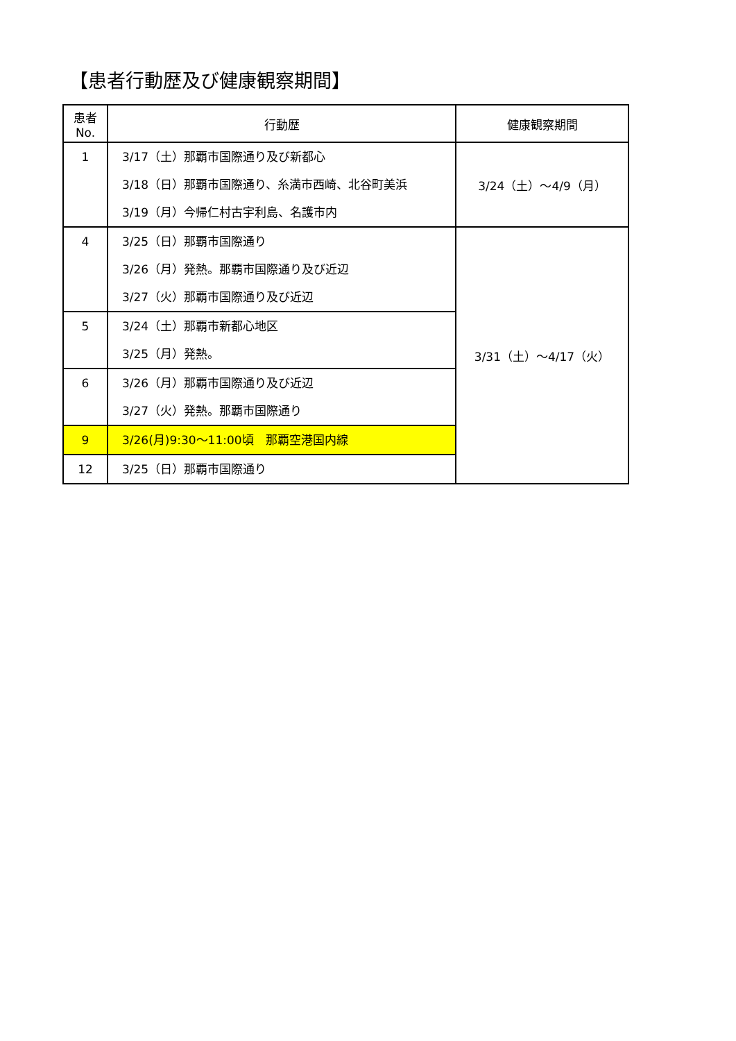【患者行動歴及び健康観察期間】
| 患者 No. | 行動歴 | 健康観察期間 |
| --- | --- | --- |
| 1 | 3/17（土）那覇市国際通り及び新都心 3/18（日）那覇市国際通り、糸満市西崎、北谷町美浜 3/19（月）今帰仁村古宇利島、名護市内 | 3/24（土）～4/9（月） |
| 4 | 3/25（日）那覇市国際通り 3/26（月）発熱。那覇市国際通り及び近辺 3/27（火）那覇市国際通り及び近辺 | 3/31（土）～4/17（火） |
| 5 | 3/24（土）那覇市新都心地区 3/25（月）発熱。 | |
| 6 | 3/26（月）那覇市国際通り及び近辺 3/27（火）発熱。那覇市国際通り | |
| 9 | 3/26(月)9:30～11:00頃 那覇空港国内線 | |
| 12 | 3/25（日）那覇市国際通り | |